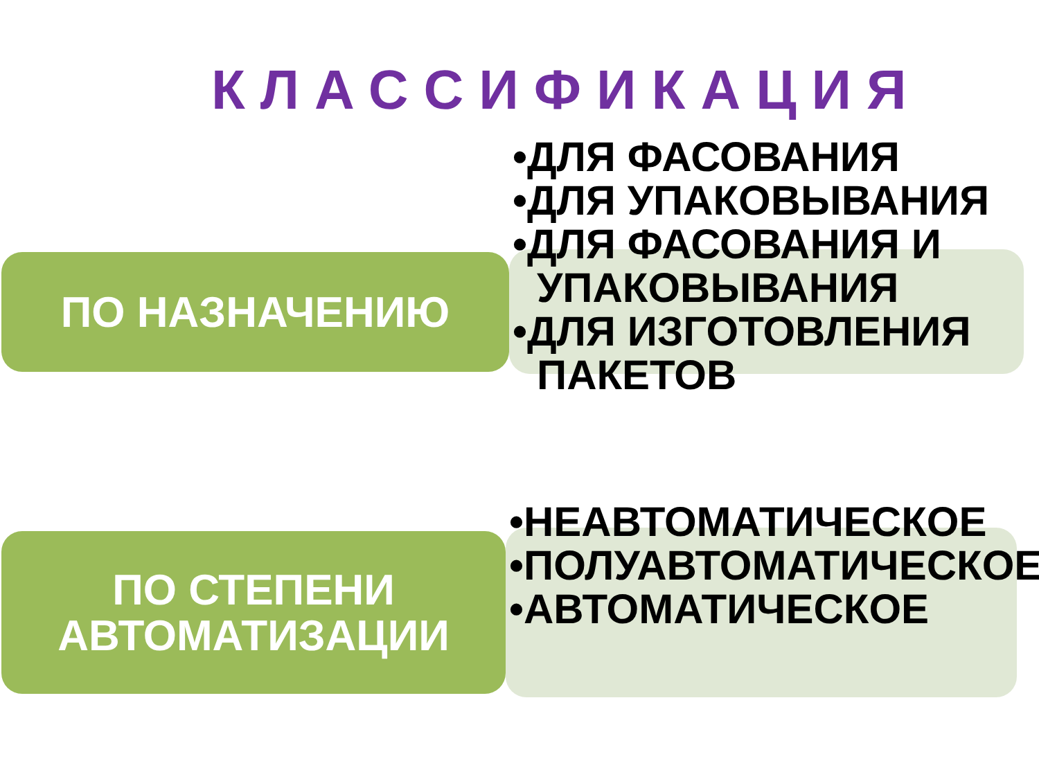КЛАССИФИКАЦИЯ
ПО НАЗНАЧЕНИЮ
•ДЛЯ ФАСОВАНИЯ
•ДЛЯ УПАКОВЫВАНИЯ
•ДЛЯ ФАСОВАНИЯ И УПАКОВЫВАНИЯ
•ДЛЯ ИЗГОТОВЛЕНИЯ ПАКЕТОВ
ПО СТЕПЕНИ
АВТОМАТИЗАЦИИ
•НЕАВТОМАТИЧЕСКОЕ
•ПОЛУАВТОМАТИЧЕСКОЕ
•АВТОМАТИЧЕСКОЕ